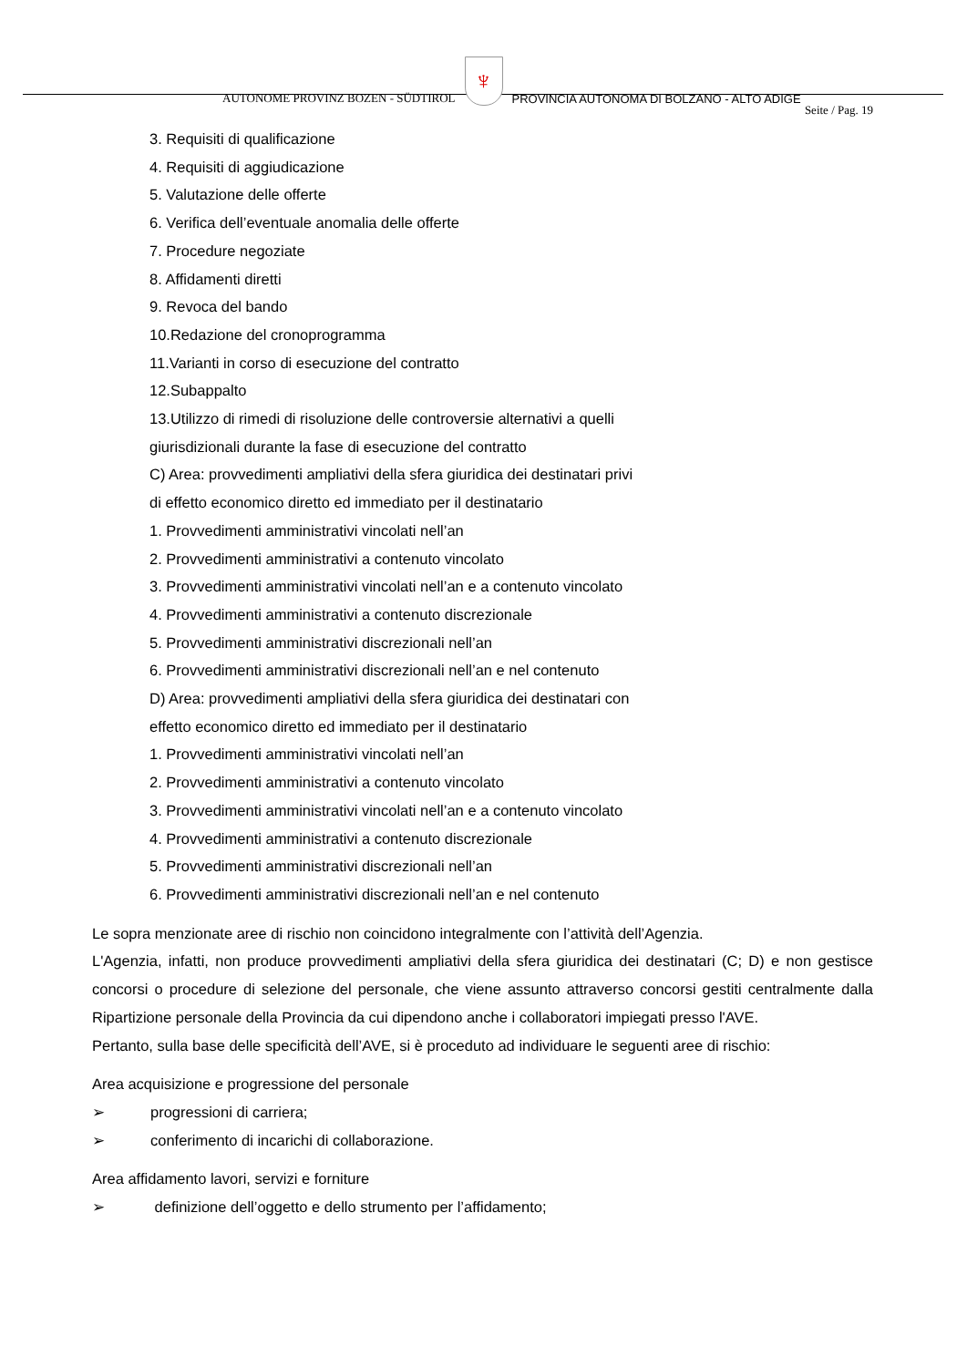AUTONOME PROVINZ BOZEN - SÜDTIROL ♆ PROVINCIA AUTONOMA DI BOLZANO - ALTO ADIGE
Seite / Pag. 19
3. Requisiti di qualificazione
4. Requisiti di aggiudicazione
5. Valutazione delle offerte
6. Verifica dell’eventuale anomalia delle offerte
7. Procedure negoziate
8. Affidamenti diretti
9. Revoca del bando
10.Redazione del cronoprogramma
11.Varianti in corso di esecuzione del contratto
12.Subappalto
13.Utilizzo di rimedi di risoluzione delle controversie alternativi a quelli
giurisdizionali durante la fase di esecuzione del contratto
C) Area: provvedimenti ampliativi della sfera giuridica dei destinatari privi
di effetto economico diretto ed immediato per il destinatario
1. Provvedimenti amministrativi vincolati nell’an
2. Provvedimenti amministrativi a contenuto vincolato
3. Provvedimenti amministrativi vincolati nell’an e a contenuto vincolato
4. Provvedimenti amministrativi a contenuto discrezionale
5. Provvedimenti amministrativi discrezionali nell’an
6. Provvedimenti amministrativi discrezionali nell’an e nel contenuto
D) Area: provvedimenti ampliativi della sfera giuridica dei destinatari con
effetto economico diretto ed immediato per il destinatario
1. Provvedimenti amministrativi vincolati nell’an
2. Provvedimenti amministrativi a contenuto vincolato
3. Provvedimenti amministrativi vincolati nell’an e a contenuto vincolato
4. Provvedimenti amministrativi a contenuto discrezionale
5. Provvedimenti amministrativi discrezionali nell’an
6. Provvedimenti amministrativi discrezionali nell’an e nel contenuto
Le sopra menzionate aree di rischio non coincidono integralmente con l’attività dell’Agenzia.
L'Agenzia, infatti, non produce provvedimenti ampliativi della sfera giuridica dei destinatari (C; D) e non gestisce concorsi o procedure di selezione del personale, che viene assunto attraverso concorsi gestiti centralmente dalla Ripartizione personale della Provincia da cui dipendono anche i collaboratori impiegati presso l'AVE.
Pertanto, sulla base delle specificità dell’AVE, si è proceduto ad individuare le seguenti aree di rischio:
Area acquisizione e progressione del personale
➢ progressioni di carriera;
➢ conferimento di incarichi di collaborazione.
Area affidamento lavori, servizi e forniture
➢ definizione dell’oggetto e dello strumento per l’affidamento;